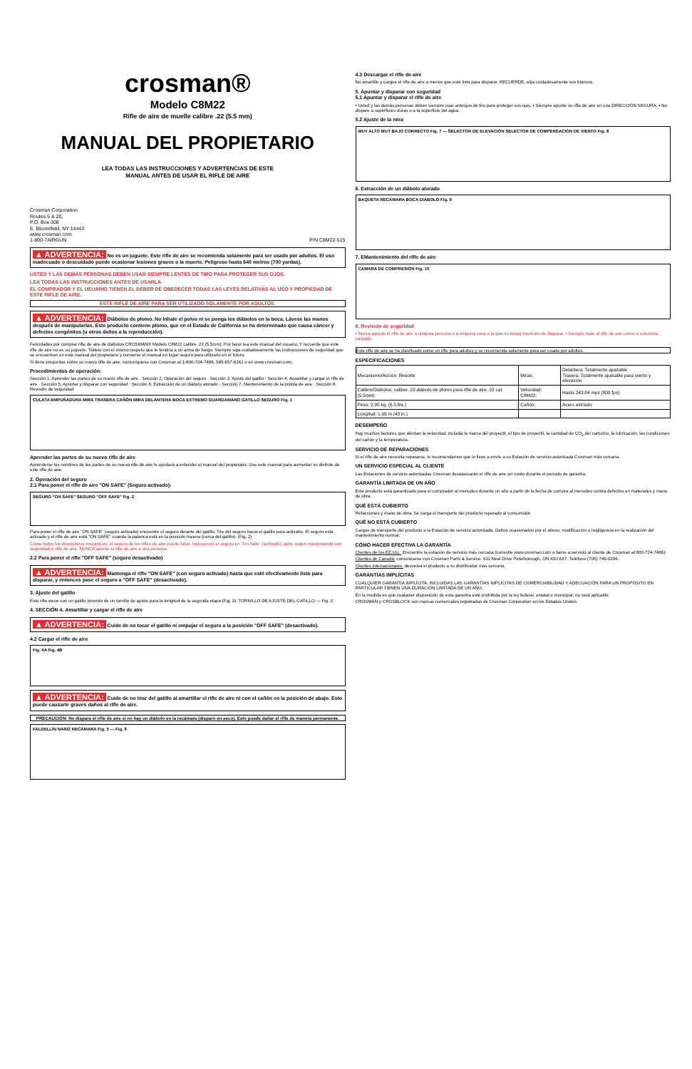crosman®
Modelo C8M22
Rifle de aire de muelle calibre .22 (5.5 mm)
MANUAL DEL PROPIETARIO
LEA TODAS LAS INSTRUCCIONES Y ADVERTENCIAS DE ESTE
MANUAL ANTES DE USAR EL RIFLE DE AIRE
Crosman Corporation
Routes 5 & 20,
P.O. Box 308
E. Bloomfield, NY 14443
www.crosman.com
1-800-7AIRGUN P/N C8M22-515
▲ ADVERTENCIA: No es un juguete. Este rifle de aire se recomienda solamente para ser usado por adultos. El uso inadecuado o descuidado puede ocasionar lesiones graves o la muerte. Peligroso hasta 640 metros (700 yardas).
USTED Y LAS DEMÁS PERSONAS DEBEN USAR SIEMPRE LENTES DE TIRO PARA PROTEGER SUS OJOS.
LEA TODAS LAS INSTRUCCIONES ANTES DE USARLA.
EL COMPRADOR Y EL USUARIO TIENEN EL DEBER DE OBEDECER TODAS LAS LEYES RELATIVAS AL USO Y PROPIEDAD DE ESTE RIFLE DE AIRE.
ESTE RIFLE DE AIRE PARA SER UTILIZADO SOLAMENTE POR ADULTOS.
▲ ADVERTENCIA: Diábolos de plomo. No inhale el polvo ni se ponga los diábolos en la boca. Lávese las manos después de manipularlas. Este producto contiene plomo, que en el Estado de California se ha determinado que causa cáncer y defectos congénitos (u otros daños a la reproducción).
Felicidades por comprar rifle de aire de diábolos CROSMAN® Modelo C8M22 calibre .22 (5.5mm). Por favor lea este manual del usuario. Y recuerde que este rifle de aire no es un juguete. Trátelo con el mismo respeto que le tendría a un arma de fuego. Siempre siga cuidadosamente las instrucciones de seguridad que se encuentran en este manual del propietario y conserve el manual en lugar seguro para utilizarlo en el futuro.
Si tiene preguntas sobre su nuevo rifle de aire, comuníquese con Crosman al 1-800-724-7486, 585-657-6161 o en www.crosman.com.
Procedimientos de operación:
Sección 1. Aprender las partes de su nuevo rifle de aire · Sección 2. Operación del seguro · Sección 3. Ajuste del gatillo · Sección 4. Amartillar y cargar el rifle de aire · Sección 5. Apuntar y disparar con seguridad · Sección 6. Extracción de un diábolo atorado · Sección 7. Mantenimiento de la pistola de aire · Sección 8. Revisión de seguridad
CULATA EMPUÑADURA MIRA TRASERA CAÑÓN MIRA DELANTERA BOCA EXTREMO GUARDAMANO GATILLO SEGURO Fig. 1
Aprender las partes de su nuevo rifle de aire
Aprenderse los nombres de las partes de su nuevo rifle de aire le ayudará a entender el manual del propietario. Use este manual para aumentar su disfrute de este rifle de aire.
2. Operación del seguro
2.1 Para poner el rifle de aire "ON SAFE" (Seguro activado):
SEGURO "ON SAFE" SEGURO "OFF SAFE" Fig. 2
Para poner el rifle de aire "ON SAFE" (seguro activado) encuentre el seguro delante del gatillo. Tire del seguro hacia el gatillo para activarlo. El seguro está activado y el rifle de aire está "ON SAFE" cuando la palanca está en la posición trasera (cerca del gatillo). (Fig. 2)
Como todos los dispositivos mecánicos, el seguro de los rifles de aire puede fallar. Incluso con el seguro en "On Safe" (activado), debe seguir manipulando con seguridad el rifle de aire. NUNCA apunte el rifle de aire a una persona.
2.2 Para poner el rifle "OFF SAFE" (seguro desactivado)
▲ ADVERTENCIA: Mantenga el rifle "ON SAFE" (con seguro activado) hasta que esté efectivamente listo para disparar, y entonces pase el seguro a "OFF SAFE" (desactivado).
3. Ajuste del gatillo
Este rifle viene con un gatillo provisto de un tornillo de ajuste para la longitud de la segunda etapa (Fig. 3). TORNILLO DE AJUSTE DEL GATILLO — Fig. 3
4. SECCIÓN 4. Amartillar y cargar el rifle de aire
▲ ADVERTENCIA: Cuide de no tocar el gatillo ni empujar el seguro a la posición "OFF SAFE" (desactivado).
4.2 Cargar el rifle de aire
Fig. 4A Fig. 4B
▲ ADVERTENCIA: Cuide de no tirar del gatillo al amartillar el rifle de aire ni con el cañón en la posición de abajo. Esto puede causarle graves daños al rifle de aire.
PRECAUCIÓN: No dispare el rifle de aire si no hay un diábolo en la recámara (disparo en seco). Esto puede dañar el rifle de manera permanente.
FALDELLÍN NARIZ RECÁMARA Fig. 5 — Fig. 6
4.3 Descargar el rifle de aire
No amartille y cargue el rifle de aire a menos que esté listo para disparar. RECUERDE, elija cuidadosamente sus blancos.
5. Apuntar y disparar con seguridad
5.1 Apuntar y disparar el rifle de aire
• Usted y las demás personas deben siempre usar anteojos de tiro para proteger sus ojos. • Siempre apunte su rifle de aire en una DIRECCIÓN SEGURA. • No dispare a superficies duras o a la superficie del agua.
5.2 Ajuste de la mira
MUY ALTO MUY BAJO CORRECTO Fig. 7 — SELECTOR DE ELEVACIÓN SELECTOR DE COMPENSACIÓN DE VIENTO Fig. 8
6. Extracción de un diábolo atorado
BAQUETA RECÁMARA BOCA DIÁBOLO Fig. 9
7. EMantenimiento del rifle de aire
CÁMARA DE COMPRESIÓN Fig. 10
8. Revisión de seguridad
• Nunca apunte el rifle de aire a ninguna persona o a ninguna cosa a la que no tenga intención de disparar. • Siempre trate al rifle de aire como si estuviera cargado.
Este rifle de aire se ha clasificado como un rifle para adultos y se recomienda solamente para ser usado por adultos.
ESPECIFICACIONES
| Mecanismo/Acción: Resorte | Miras: | Delantera: Totalmente ajustable Trasera: Totalmente ajustable para viento y elevación |
| Calibre/Diábolos: calibre .22 diábolo de plomo para rifle de aire .22 cal. (5.5mm) | Velocidad: C8M22: | Hasta 243.84 mps (800 fps) |
| Peso: 2.95 kg. (6.5 lbs.) | Cañón: | Acero estriado |
| Longitud: 1.09 m (43 in.) | | |
DESEMPEÑO
Hay muchos factores que afectan la velocidad, incluida la marca del proyectil, el tipo de proyectil, la cantidad de CO<sub>2</sub> del cartucho, la lubricación, las condiciones del cañón y la temperatura.
SERVICIO DE REPARACIONES
Si el rifle de aire necesita repararse, le recomendamos que lo lleve o envíe a su Estación de servicio autorizada Crosman más cercana.
UN SERVICIO ESPECIAL AL CLIENTE
Las Estaciones de servicio autorizadas Crosman desatascarán el rifle de aire sin costo durante el período de garantía.
GARANTÍA LIMITADA DE UN AÑO
Este producto está garantizado para el comprador al menudeo durante un año a partir de la fecha de compra al menudeo contra defectos en materiales y mano de obra.
QUÉ ESTÁ CUBIERTO
Refacciones y mano de obra. Se carga el transporte del producto reparado al consumidor.
QUÉ NO ESTÁ CUBIERTO
Cargos de transporte del producto a la Estación de servicio autorizada. Daños ocasionados por el abuso, modificación o negligencia en la realización del mantenimiento normal.
CÓMO HACER EFECTIVA LA GARANTÍA
Clientes de los EE.UU.: Encuentre la estación de servicio más cercana (consulte www.crosman.com o llame a servicio al cliente de Crosman al 800-724-7486).
Clientes de Canadá: comunicarse con Crosman Parts & Service- 611 Neal Drive Peterborough, ON K9J 6X7. Teléfono (705)-749-0206.
Clientes internacionales: devuelva el producto a su distribuidor más cercano.
GARANTÍAS IMPLÍCITAS
CUALQUIER GARANTÍA IMPLÍCITA, INCLUIDAS LAS GARANTÍAS IMPLÍCITAS DE COMERCIABILIDAD Y ADECUACIÓN PARA UN PROPÓSITO EN PARTICULAR TIENEN UNA DURACIÓN LIMITADA DE UN AÑO.
En la medida en que cualquier disposición de esta garantía esté prohibida por la ley federal, estatal o municipal, no será aplicable.
CROSMAN y CROSBLOCK son marcas comerciales registradas de Crosman Corporation en los Estados Unidos.